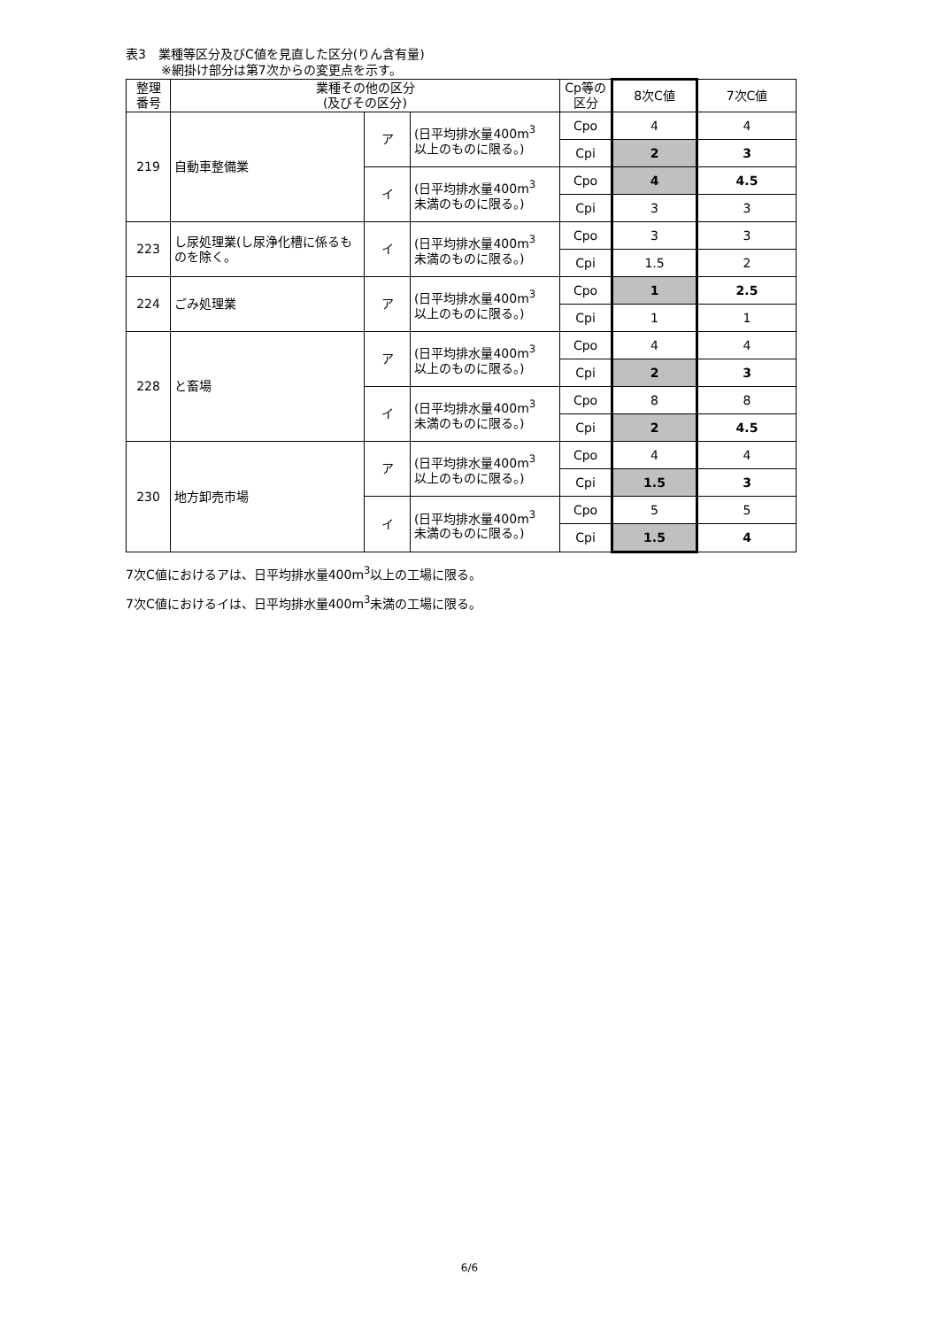表3　業種等区分及びC値を見直した区分(りん含有量)
※網掛け部分は第7次からの変更点を示す。
| 整理 番号 | 業種その他の区分 (及びその区分) | | | Cp等の 区分 | 8次C値 | 7次C値 |
| --- | --- | --- | --- | --- | --- | --- |
| 219 | 自動車整備業 | ア | (日平均排水量400m<sup>3</sup> 以上のものに限る。) | Cpo | 4 | 4 |
| | | | | Cpi | 2 | 3 |
| | | イ | (日平均排水量400m<sup>3</sup> 未満のものに限る。) | Cpo | 4 | 4.5 |
| | | | | Cpi | 3 | 3 |
| 223 | し尿処理業(し尿浄化槽に係るものを除く。 | イ | (日平均排水量400m<sup>3</sup> 未満のものに限る。) | Cpo | 3 | 3 |
| | | | | Cpi | 1.5 | 2 |
| 224 | ごみ処理業 | ア | (日平均排水量400m<sup>3</sup> 以上のものに限る。) | Cpo | 1 | 2.5 |
| | | | | Cpi | 1 | 1 |
| 228 | と畜場 | ア | (日平均排水量400m<sup>3</sup> 以上のものに限る。) | Cpo | 4 | 4 |
| | | | | Cpi | 2 | 3 |
| | | イ | (日平均排水量400m<sup>3</sup> 未満のものに限る。) | Cpo | 8 | 8 |
| | | | | Cpi | 2 | 4.5 |
| 230 | 地方卸売市場 | ア | (日平均排水量400m<sup>3</sup> 以上のものに限る。) | Cpo | 4 | 4 |
| | | | | Cpi | 1.5 | 3 |
| | | イ | (日平均排水量400m<sup>3</sup> 未満のものに限る。) | Cpo | 5 | 5 |
| | | | | Cpi | 1.5 | 4 |
7次C値におけるアは、日平均排水量400m<sup>3</sup>以上の工場に限る。
7次C値におけるイは、日平均排水量400m<sup>3</sup>未満の工場に限る。
6/6